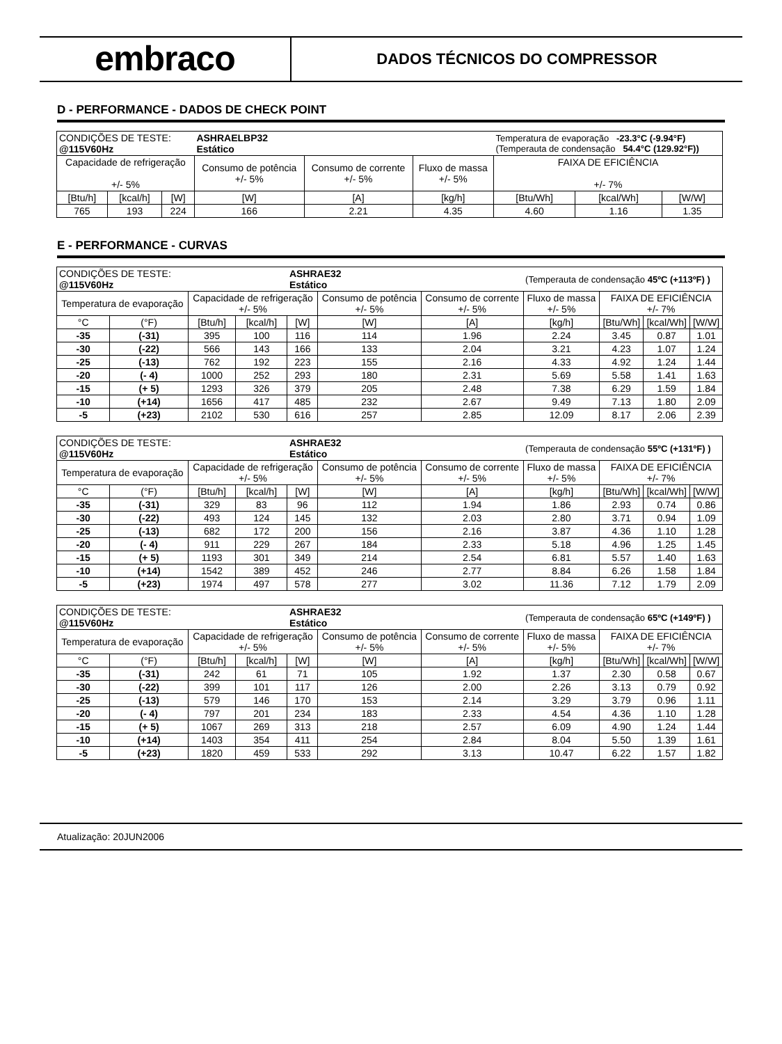embraco
DADOS TÉCNICOS DO COMPRESSOR
D - PERFORMANCE - DADOS DE CHECK POINT
| CONDIÇÕES DE TESTE: @115V60Hz | | | ASHRAELBP32 Estático | | | Temperatura de evaporação -23.3°C (-9.94°F) (Temperauta de condensação 54.4°C (129.92°F)) | | |
| Capacidade de refrigeração +/- 5% | | | Consumo de potência +/- 5% | Consumo de corrente +/- 5% | Fluxo de massa +/- 5% | FAIXA DE EFICIÊNCIA +/- 7% | | |
| [Btu/h] | [kcal/h] | [W] | [W] | [A] | [kg/h] | [Btu/Wh] | [kcal/Wh] | [W/W] |
| 765 | 193 | 224 | 166 | 2.21 | 4.35 | 4.60 | 1.16 | 1.35 |
E - PERFORMANCE - CURVAS
| CONDIÇÕES DE TESTE: @115V60Hz | | | | ASHRAE32 Estático | | | (Temperauta de condensação 45ºC (+113ºF) ) | | | |
| Temperatura de evaporação | | Capacidade de refrigeração +/- 5% | | | Consumo de potência +/- 5% | Consumo de corrente +/- 5% | Fluxo de massa +/- 5% | FAIXA DE EFICIÊNCIA +/- 7% | | |
| °C | (°F) | [Btu/h] | [kcal/h] | [W] | [W] | [A] | [kg/h] | [Btu/Wh] | [kcal/Wh] | [W/W] |
| -35 | (-31) | 395 | 100 | 116 | 114 | 1.96 | 2.24 | 3.45 | 0.87 | 1.01 |
| -30 | (-22) | 566 | 143 | 166 | 133 | 2.04 | 3.21 | 4.23 | 1.07 | 1.24 |
| -25 | (-13) | 762 | 192 | 223 | 155 | 2.16 | 4.33 | 4.92 | 1.24 | 1.44 |
| -20 | (- 4) | 1000 | 252 | 293 | 180 | 2.31 | 5.69 | 5.58 | 1.41 | 1.63 |
| -15 | (+ 5) | 1293 | 326 | 379 | 205 | 2.48 | 7.38 | 6.29 | 1.59 | 1.84 |
| -10 | (+14) | 1656 | 417 | 485 | 232 | 2.67 | 9.49 | 7.13 | 1.80 | 2.09 |
| -5 | (+23) | 2102 | 530 | 616 | 257 | 2.85 | 12.09 | 8.17 | 2.06 | 2.39 |
| CONDIÇÕES DE TESTE: @115V60Hz | | | | ASHRAE32 Estático | | | (Temperauta de condensação 55ºC (+131ºF) ) | | | |
| Temperatura de evaporação | | Capacidade de refrigeração +/- 5% | | | Consumo de potência +/- 5% | Consumo de corrente +/- 5% | Fluxo de massa +/- 5% | FAIXA DE EFICIÊNCIA +/- 7% | | |
| °C | (°F) | [Btu/h] | [kcal/h] | [W] | [W] | [A] | [kg/h] | [Btu/Wh] | [kcal/Wh] | [W/W] |
| -35 | (-31) | 329 | 83 | 96 | 112 | 1.94 | 1.86 | 2.93 | 0.74 | 0.86 |
| -30 | (-22) | 493 | 124 | 145 | 132 | 2.03 | 2.80 | 3.71 | 0.94 | 1.09 |
| -25 | (-13) | 682 | 172 | 200 | 156 | 2.16 | 3.87 | 4.36 | 1.10 | 1.28 |
| -20 | (- 4) | 911 | 229 | 267 | 184 | 2.33 | 5.18 | 4.96 | 1.25 | 1.45 |
| -15 | (+ 5) | 1193 | 301 | 349 | 214 | 2.54 | 6.81 | 5.57 | 1.40 | 1.63 |
| -10 | (+14) | 1542 | 389 | 452 | 246 | 2.77 | 8.84 | 6.26 | 1.58 | 1.84 |
| -5 | (+23) | 1974 | 497 | 578 | 277 | 3.02 | 11.36 | 7.12 | 1.79 | 2.09 |
| CONDIÇÕES DE TESTE: @115V60Hz | | | | ASHRAE32 Estático | | | (Temperauta de condensação 65ºC (+149ºF) ) | | | |
| Temperatura de evaporação | | Capacidade de refrigeração +/- 5% | | | Consumo de potência +/- 5% | Consumo de corrente +/- 5% | Fluxo de massa +/- 5% | FAIXA DE EFICIÊNCIA +/- 7% | | |
| °C | (°F) | [Btu/h] | [kcal/h] | [W] | [W] | [A] | [kg/h] | [Btu/Wh] | [kcal/Wh] | [W/W] |
| -35 | (-31) | 242 | 61 | 71 | 105 | 1.92 | 1.37 | 2.30 | 0.58 | 0.67 |
| -30 | (-22) | 399 | 101 | 117 | 126 | 2.00 | 2.26 | 3.13 | 0.79 | 0.92 |
| -25 | (-13) | 579 | 146 | 170 | 153 | 2.14 | 3.29 | 3.79 | 0.96 | 1.11 |
| -20 | (- 4) | 797 | 201 | 234 | 183 | 2.33 | 4.54 | 4.36 | 1.10 | 1.28 |
| -15 | (+ 5) | 1067 | 269 | 313 | 218 | 2.57 | 6.09 | 4.90 | 1.24 | 1.44 |
| -10 | (+14) | 1403 | 354 | 411 | 254 | 2.84 | 8.04 | 5.50 | 1.39 | 1.61 |
| -5 | (+23) | 1820 | 459 | 533 | 292 | 3.13 | 10.47 | 6.22 | 1.57 | 1.82 |
Atualização: 20JUN2006